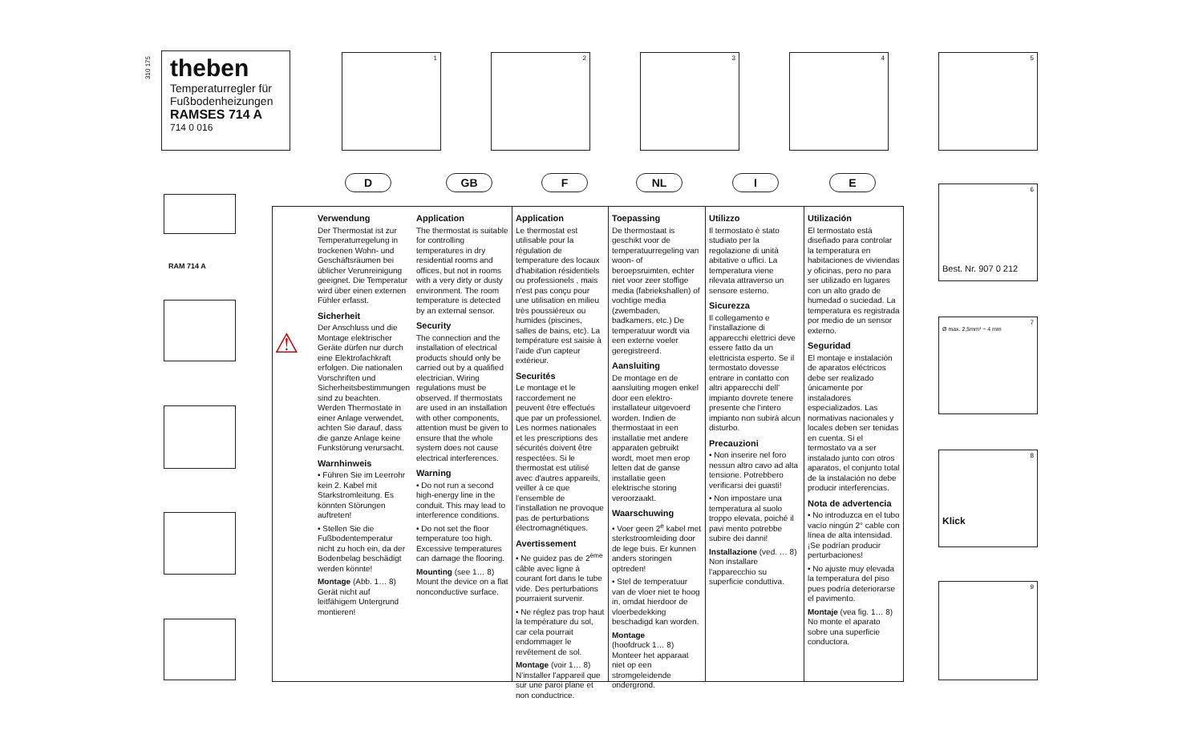310 175
theben
Temperaturregler für Fußbodenheizungen
RAMSES 714 A
714 0 016
1 2 3 4 5
6
Best. Nr. 907 0 212
7
Ø max. 2,5mm² ~ 4 mm
8
Klick
9
RAM 714 A
D GB F NL I E
⚠
Verwendung
Der Thermostat ist zur Temperaturregelung in trockenen Wohn- und Geschäftsräumen bei üblicher Verunreinigung geeignet. Die Temperatur wird über einen externen Fühler erfasst.
Sicherheit
Der Anschluss und die Montage elektrischer Geräte dürfen nur durch eine Elektrofachkraft erfolgen. Die nationalen Vorschriften und Sicherheitsbestimmungen sind zu beachten. Werden Thermostate in einer Anlage verwendet, achten Sie darauf, dass die ganze Anlage keine Funkstörung verursacht.
Warnhinweis
• Führen Sie im Leerrohr kein 2. Kabel mit Starkstromleitung. Es könnten Störungen auftreten!
• Stellen Sie die Fußbodentemperatur nicht zu hoch ein, da der Bodenbelag beschädigt werden könnte!
Montage (Abb. 1… 8)
Gerät nicht auf leitfähigem Untergrund montieren!
Application
The thermostat is suitable for controlling temperatures in dry residential rooms and offices, but not in rooms with a very dirty or dusty environment. The room temperature is detected by an external sensor.
Security
The connection and the installation of electrical products should only be carried out by a qualified electrician. Wiring regulations must be observed. If thermostats are used in an installation with other components, attention must be given to ensure that the whole system does not cause electrical interferences.
Warning
• Do not run a second high-energy line in the conduit. This may lead to interference conditions.
• Do not set the floor temperature too high. Excessive temperatures can damage the flooring.
Mounting (see 1… 8)
Mount the device on a flat nonconductive surface.
Application
Le thermostat est utilisable pour la régulation de temperature des locaux d'habitation résidentiels ou professionels , mais n'est pas conçu pour une utilisation en milieu très poussiéreux ou humides (piscines, salles de bains, etc). La température est saisie à l'aide d'un capteur extérieur.
Securités
Le montage et le raccordement ne peuvent être effectués que par un professionel. Les normes nationales et les prescriptions des sécurités doivent être respectées. Si le thermostat est utilisé avec d'autres appareils, veiller à ce que l'ensemble de l'installation ne provoque pas de perturbations électromagnétiques.
Avertissement
• Ne guidez pas de 2<sup>ème</sup> câble avec ligne à courant fort dans le tube vide. Des perturbations pourraient survenir.
• Ne réglez pas trop haut la température du sol, car cela pourrait endommager le revêtement de sol.
Montage (voir 1… 8)
N'installer l'appareil que sur une paroi plane et non conductrice.
Toepassing
De thermostaat is geschikt voor de temperatuurregeling van woon- of beroepsruimten, echter niet voor zeer stoffige media (fabriekshallen) of vochtige media (zwembaden, badkamers, etc.) De temperatuur wordt via een externe voeler geregistreerd.
Aansluiting
De montage en de aansluiting mogen enkel door een elektro-installateur uitgevoerd worden. Indien de thermostaat in een installatie met andere apparaten gebruikt wordt, moet men erop letten dat de ganse installatie geen elektrische storing veroorzaakt.
Waarschuwing
• Voer geen 2<sup>e</sup> kabel met sterkstroomleiding door de lege buis. Er kunnen anders storingen optreden!
• Stel de temperatuur van de vloer niet te hoog in, omdat hierdoor de vloerbedekking beschadigd kan worden.
Montage
(hoofdruck 1… 8)
Monteer het apparaat niet op een stromgeleidende ondergrond.
Utilizzo
Il termostato è stato studiato per la regolazione di unità abitative o uffici. La temperatura viene rilevata attraverso un sensore esterno.
Sicurezza
Il collegamento e l'installazione di apparecchi elettrici deve essere fatto da un elettricista esperto. Se il termostato dovesse entrare in contatto con altri apparecchi dell' impianto dovrete tenere presente che l'intero impianto non subirà alcun disturbo.
Precauzioni
• Non inserire nel foro nessun altro cavo ad alta tensione. Potrebbero verificarsi dei guasti!
• Non impostare una temperatura al suolo troppo elevata, poiché il pavi mento potrebbe subire dei danni!
Installazione (ved. … 8)
Non installare l'apparecchio su superficie conduttiva.
Utilización
El termostato está diseñado para controlar la temperatura en habitaciones de viviendas y oficinas, pero no para ser utilizado en lugares con un alto grado de humedad o suciedad. La temperatura es registrada por medio de un sensor externo.
Seguridad
El montaje e instalación de aparatos eléctricos debe ser realizado únicamente por instaladores especializados. Las normativas nacionales y locales deben ser tenidas en cuenta. Si el termostato va a ser instalado junto con otros aparatos, el conjunto total de la instalación no debe producir interferencias.
Nota de advertencia
• No introduzca en el tubo vacío ningún 2° cable con línea de alta intensidad. ¡Se podrían producir perturbaciones!
• No ajuste muy elevada la temperatura del piso pues podría deteriorarse el pavimento.
Montaje (vea fig. 1… 8)
No monte el aparato sobre una superficie conductora.